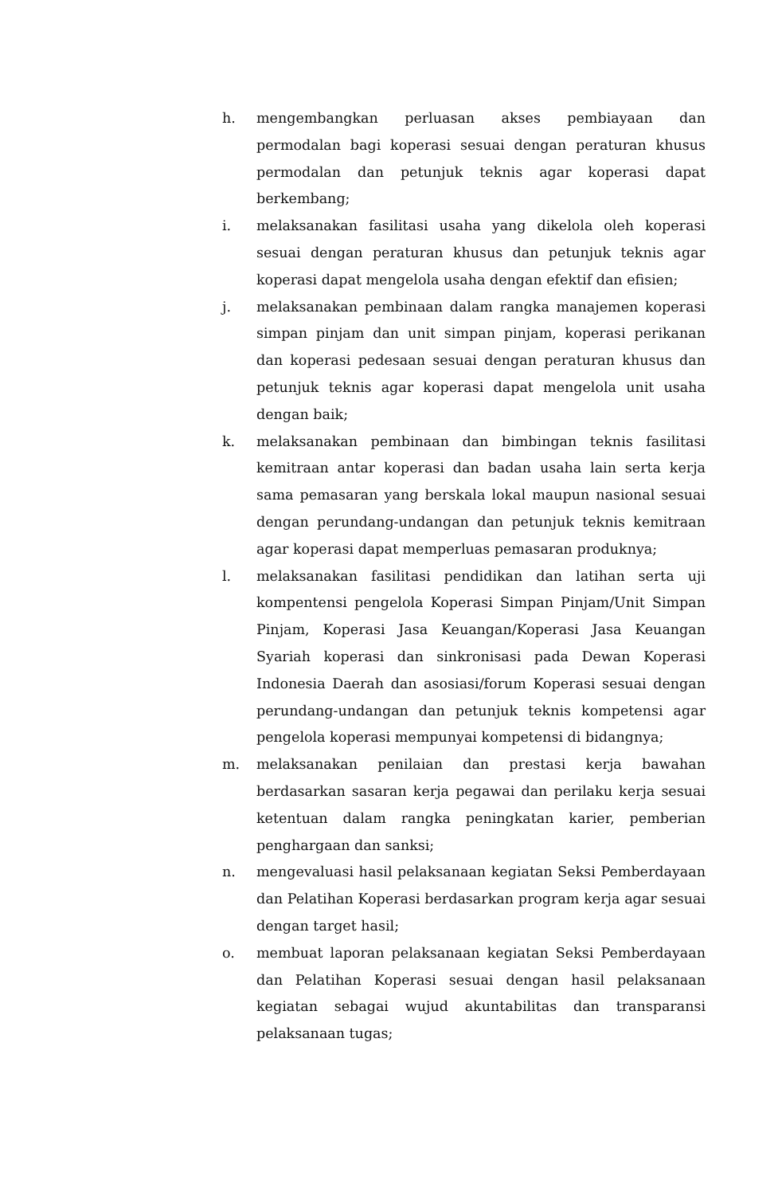h. mengembangkan perluasan akses pembiayaan dan permodalan bagi koperasi sesuai dengan peraturan khusus permodalan dan petunjuk teknis agar koperasi dapat berkembang;
i. melaksanakan fasilitasi usaha yang dikelola oleh koperasi sesuai dengan peraturan khusus dan petunjuk teknis agar koperasi dapat mengelola usaha dengan efektif dan efisien;
j. melaksanakan pembinaan dalam rangka manajemen koperasi simpan pinjam dan unit simpan pinjam, koperasi perikanan dan koperasi pedesaan sesuai dengan peraturan khusus dan petunjuk teknis agar koperasi dapat mengelola unit usaha dengan baik;
k. melaksanakan pembinaan dan bimbingan teknis fasilitasi kemitraan antar koperasi dan badan usaha lain serta kerja sama pemasaran yang berskala lokal maupun nasional sesuai dengan perundang-undangan dan petunjuk teknis kemitraan agar koperasi dapat memperluas pemasaran produknya;
l. melaksanakan fasilitasi pendidikan dan latihan serta uji kompentensi pengelola Koperasi Simpan Pinjam/Unit Simpan Pinjam, Koperasi Jasa Keuangan/Koperasi Jasa Keuangan Syariah koperasi dan sinkronisasi pada Dewan Koperasi Indonesia Daerah dan asosiasi/forum Koperasi sesuai dengan perundang-undangan dan petunjuk teknis kompetensi agar pengelola koperasi mempunyai kompetensi di bidangnya;
m. melaksanakan penilaian dan prestasi kerja bawahan berdasarkan sasaran kerja pegawai dan perilaku kerja sesuai ketentuan dalam rangka peningkatan karier, pemberian penghargaan dan sanksi;
n. mengevaluasi hasil pelaksanaan kegiatan Seksi Pemberdayaan dan Pelatihan Koperasi berdasarkan program kerja agar sesuai dengan target hasil;
o. membuat laporan pelaksanaan kegiatan Seksi Pemberdayaan dan Pelatihan Koperasi sesuai dengan hasil pelaksanaan kegiatan sebagai wujud akuntabilitas dan transparansi pelaksanaan tugas;